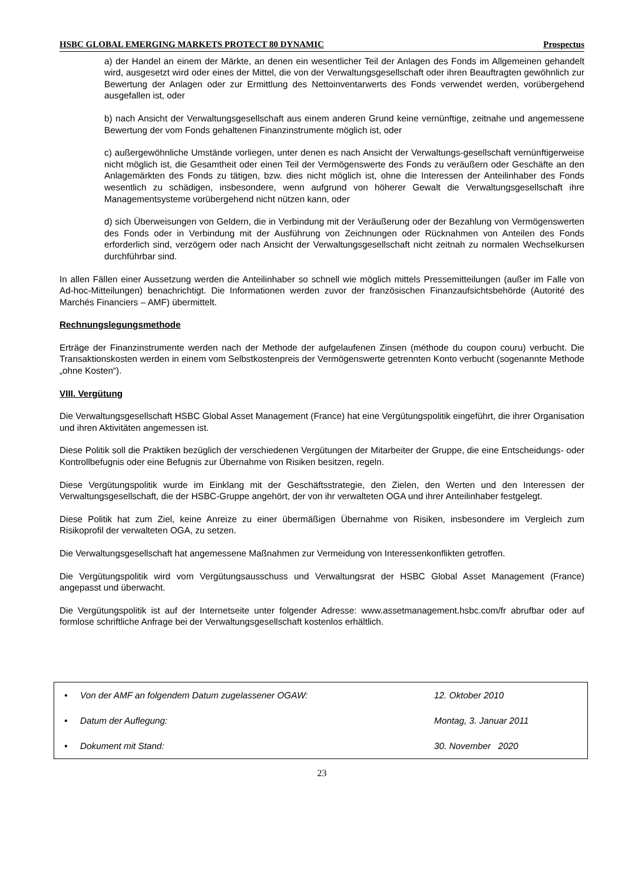HSBC GLOBAL EMERGING MARKETS PROTECT 80 DYNAMIC Prospectus
a) der Handel an einem der Märkte, an denen ein wesentlicher Teil der Anlagen des Fonds im Allgemeinen gehandelt wird, ausgesetzt wird oder eines der Mittel, die von der Verwaltungsgesellschaft oder ihren Beauftragten gewöhnlich zur Bewertung der Anlagen oder zur Ermittlung des Nettoinventarwerts des Fonds verwendet werden, vorübergehend ausgefallen ist, oder
b) nach Ansicht der Verwaltungsgesellschaft aus einem anderen Grund keine vernünftige, zeitnahe und angemessene Bewertung der vom Fonds gehaltenen Finanzinstrumente möglich ist, oder
c) außergewöhnliche Umstände vorliegen, unter denen es nach Ansicht der Verwaltungs-gesellschaft vernünftigerweise nicht möglich ist, die Gesamtheit oder einen Teil der Vermögenswerte des Fonds zu veräußern oder Geschäfte an den Anlagemärkten des Fonds zu tätigen, bzw. dies nicht möglich ist, ohne die Interessen der Anteilinhaber des Fonds wesentlich zu schädigen, insbesondere, wenn aufgrund von höherer Gewalt die Verwaltungsgesellschaft ihre Managementsysteme vorübergehend nicht nützen kann, oder
d) sich Überweisungen von Geldern, die in Verbindung mit der Veräußerung oder der Bezahlung von Vermögenswerten des Fonds oder in Verbindung mit der Ausführung von Zeichnungen oder Rücknahmen von Anteilen des Fonds erforderlich sind, verzögern oder nach Ansicht der Verwaltungsgesellschaft nicht zeitnah zu normalen Wechselkursen durchführbar sind.
In allen Fällen einer Aussetzung werden die Anteilinhaber so schnell wie möglich mittels Pressemitteilungen (außer im Falle von Ad-hoc-Mitteilungen) benachrichtigt. Die Informationen werden zuvor der französischen Finanzaufsichtsbehörde (Autorité des Marchés Financiers – AMF) übermittelt.
Rechnungslegungsmethode
Erträge der Finanzinstrumente werden nach der Methode der aufgelaufenen Zinsen (méthode du coupon couru) verbucht. Die Transaktionskosten werden in einem vom Selbstkostenpreis der Vermögenswerte getrennten Konto verbucht (sogenannte Methode „ohne Kosten“).
VIII. Vergütung
Die Verwaltungsgesellschaft HSBC Global Asset Management (France) hat eine Vergütungspolitik eingeführt, die ihrer Organisation und ihren Aktivitäten angemessen ist.
Diese Politik soll die Praktiken bezüglich der verschiedenen Vergütungen der Mitarbeiter der Gruppe, die eine Entscheidungs- oder Kontrollbefugnis oder eine Befugnis zur Übernahme von Risiken besitzen, regeln.
Diese Vergütungspolitik wurde im Einklang mit der Geschäftsstrategie, den Zielen, den Werten und den Interessen der Verwaltungsgesellschaft, die der HSBC-Gruppe angehört, der von ihr verwalteten OGA und ihrer Anteilinhaber festgelegt.
Diese Politik hat zum Ziel, keine Anreize zu einer übermäßigen Übernahme von Risiken, insbesondere im Vergleich zum Risikoprofil der verwalteten OGA, zu setzen.
Die Verwaltungsgesellschaft hat angemessene Maßnahmen zur Vermeidung von Interessenkonflikten getroffen.
Die Vergütungspolitik wird vom Vergütungsausschuss und Verwaltungsrat der HSBC Global Asset Management (France) angepasst und überwacht.
Die Vergütungspolitik ist auf der Internetseite unter folgender Adresse: www.assetmanagement.hsbc.com/fr abrufbar oder auf formlose schriftliche Anfrage bei der Verwaltungsgesellschaft kostenlos erhältlich.
| • | Von der AMF an folgendem Datum zugelassener OGAW: | 12. Oktober 2010 |
| • | Datum der Auflegung: | Montag, 3. Januar 2011 |
| • | Dokument mit Stand: | 30. November 2020 |
23